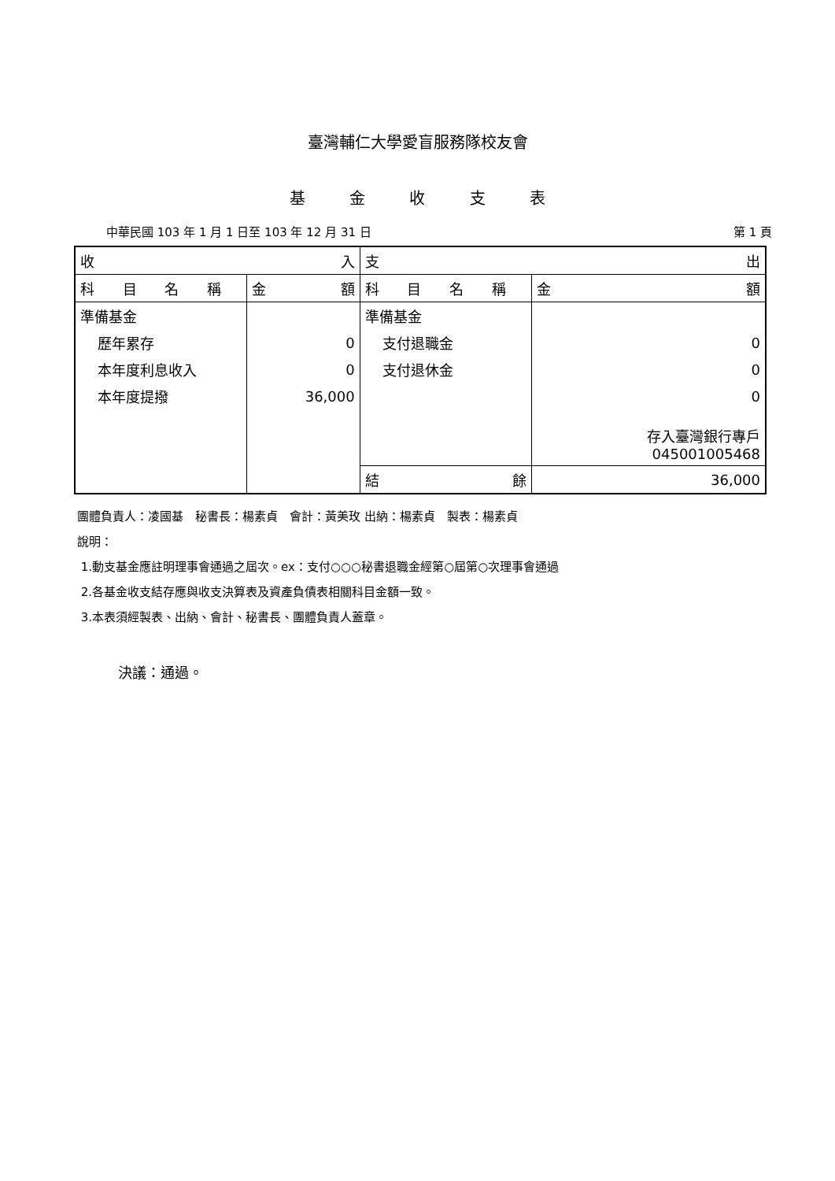臺灣輔仁大學愛盲服務隊校友會
基 金 收 支 表
中華民國 103 年 1 月 1 日至 103 年 12 月 31 日 第 1 頁
| 收 入 | | 支 出 | |
| 科 目 名 稱 | 金 額 | 科 目 名 稱 | 金 額 |
| 準備基金 | | 準備基金 | |
| 歷年累存 | 0 | 支付退職金 | 0 |
| 本年度利息收入 | 0 | 支付退休金 | 0 |
| 本年度提撥 | 36,000 | | 0 |
| | | | 存入臺灣銀行專戶 045001005468 |
| | | 結 餘 | 36,000 |
團體負責人：凌國基　秘書長：楊素貞　會計：黃美玫 出納：楊素貞　製表：楊素貞
說明：
1.動支基金應註明理事會通過之屆次。ex：支付○○○秘書退職金經第○屆第○次理事會通過
2.各基金收支結存應與收支決算表及資產負債表相關科目金額一致。
3.本表須經製表、出納、會計、秘書長、團體負責人蓋章。
決議：通過。